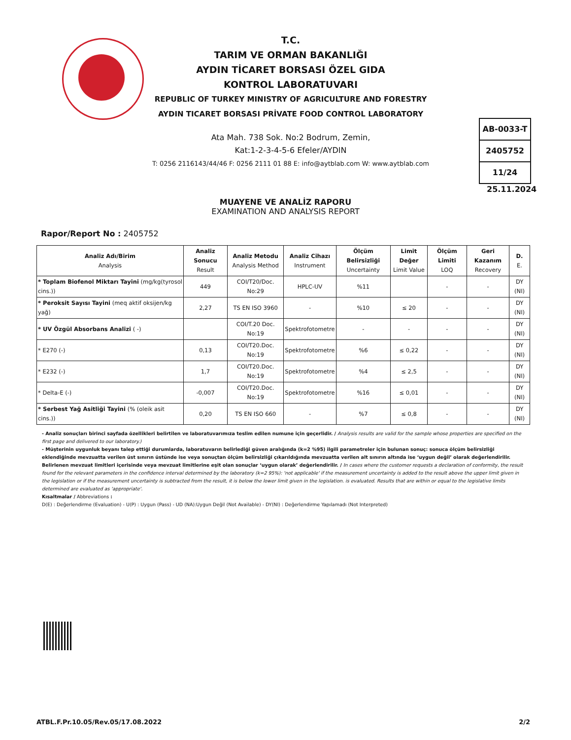T.C.
TARIM VE ORMAN BAKANLIĞI
AYDIN TİCARET BORSASI ÖZEL GIDA
KONTROL LABORATUVARI
REPUBLIC OF TURKEY MINISTRY OF AGRICULTURE AND FORESTRY
AYDIN TICARET BORSASI PRİVATE FOOD CONTROL LABORATORY
Ata Mah. 738 Sok. No:2 Bodrum, Zemin,
Kat:1-2-3-4-5-6 Efeler/AYDIN
T: 0256 2116143/44/46 F: 0256 2111 01 88 E: info@aytblab.com W: www.aytblab.com
AB-0033-T
2405752
11/24
25.11.2024
MUAYENE VE ANALİZ RAPORU
EXAMINATION AND ANALYSIS REPORT
Rapor/Report No : 2405752
| Analiz Adı/Birim Analysis | Analiz Sonucu Result | Analiz Metodu Analysis Method | Analiz Cihazı Instrument | Ölçüm Belirsizliği Uncertainty | Limit Değer Limit Value | Ölçüm Limiti LOQ | Geri Kazanım Recovery | D. E. |
| --- | --- | --- | --- | --- | --- | --- | --- | --- |
| * Toplam Biofenol Miktarı Tayini (mg/kg(tyrosol cins.)) | 449 | COI/T20/Doc. No:29 | HPLC-UV | %11 | | - | - | DY (NI) |
| * Peroksit Sayısı Tayini (meq aktif oksijen/kg yağ) | 2,27 | TS EN ISO 3960 | - | %10 | ≤ 20 | - | - | DY (NI) |
| * UV Özgül Absorbans Analizi ( -) | | COI/T.20 Doc. No:19 | Spektrofotometre | - | - | - | - | DY (NI) |
| * E270 (-) | 0,13 | COI/T20.Doc. No:19 | Spektrofotometre | %6 | ≤ 0,22 | - | - | DY (NI) |
| * E232 (-) | 1,7 | COI/T20.Doc. No:19 | Spektrofotometre | %4 | ≤ 2,5 | - | - | DY (NI) |
| * Delta-E (-) | -0,007 | COI/T20.Doc. No:19 | Spektrofotometre | %16 | ≤ 0,01 | - | - | DY (NI) |
| * Serbest Yağ Asitliği Tayini (% (oleik asit cins.)) | 0,20 | TS EN ISO 660 | - | %7 | ≤ 0,8 | - | - | DY (NI) |
- Analiz sonuçları birinci sayfada özellikleri belirtilen ve laboratuvarımıza teslim edilen numune için geçerlidir. / Analysis results are valid for the sample whose properties are specified on the first page and delivered to our laboratory.)
- Müşterinin uygunluk beyanı talep ettiği durumlarda, laboratuvarın belirlediği güven aralığında (k=2 %95) ilgili parametreler için bulunan sonuç: sonuca ölçüm belirsizliği eklendiğinde mevzuatta verilen üst sınırın üstünde ise veya sonuçtan ölçüm belirsizliği çıkarıldığında mevzuatta verilen alt sınırın altında ise ‘uygun değil’ olarak değerlendirilir. Belirlenen mevzuat limitleri içerisinde veya mevzuat limitlerine eşit olan sonuçlar ‘uygun olarak’ değerlendirilir. / In cases where the customer requests a declaration of conformity, the result found for the relevant parameters in the confidence interval determined by the laboratory (k=2 95%): 'not applicable' if the measurement uncertainty is added to the result above the upper limit given in the legislation or if the measurement uncertainty is subtracted from the result, it is below the lower limit given in the legislation. is evaluated. Results that are within or equal to the legislative limits determined are evaluated as 'appropriate'.
Kısaltmalar / Abbreviations :
D(E) : Değerlendirme (Evaluation) - U(P) : Uygun (Pass) - UD (NA):Uygun Değil (Not Available) - DY(NI) : Değerlendirme Yapılamadı (Not Interpreted)
ATBL.F.Pr.10.05/Rev.05/17.08.2022 2/2